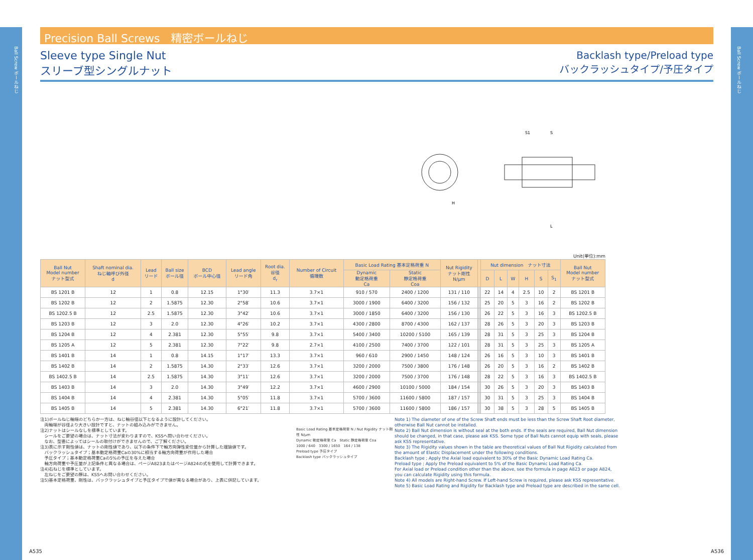Ball Screw ボールねじ
Ball Screw ボールねじ
Precision Ball Screws　精密ボールねじ
Sleeve type Single Nut
スリーブ型シングルナット
Backlash type/Preload type
バックラッシュタイプ/予圧タイプ
S1
S
L
H
Unit(単位):mm
| Ball Nut Model number ナット型式 | Shaft nominal dia. ねじ軸呼び外径 d | Lead リード | Ball size ボール径 | BCD ボール中心径 | Lead angle リード角 | Root dia. 谷径 d<sub>r</sub> | Number of Circuit 循環数 | Basic Load Rating 基本定格荷重 N | | Nut Rigidity ナット剛性 N/μm | | Nut dimension ナット寸法 | | | | | | Ball Nut Model number ナット型式 |
| --- | --- | --- | --- | --- | --- | --- | --- | --- | --- | --- | --- | --- | --- | --- | --- | --- | --- | --- |
| | | | | | | | | Dynamic 動定格荷重 Ca | Static 静定格荷重 Coa | | | D | L | W | H | S | S<sub>1</sub> | |
| BS 1201 B | 12 | 1 | 0.8 | 12.15 | 1°30′ | 11.3 | 3.7×1 | 910 / 570 | 2400 / 1200 | 131 / 110 | | 22 | 14 | 4 | 2.5 | 10 | 2 | BS 1201 B |
| BS 1202 B | 12 | 2 | 1.5875 | 12.30 | 2°58′ | 10.6 | 3.7×1 | 3000 / 1900 | 6400 / 3200 | 156 / 132 | | 25 | 20 | 5 | 3 | 16 | 2 | BS 1202 B |
| BS 1202.5 B | 12 | 2.5 | 1.5875 | 12.30 | 3°42′ | 10.6 | 3.7×1 | 3000 / 1850 | 6400 / 3200 | 156 / 130 | | 26 | 22 | 5 | 3 | 16 | 3 | BS 1202.5 B |
| BS 1203 B | 12 | 3 | 2.0 | 12.30 | 4°26′ | 10.2 | 3.7×1 | 4300 / 2800 | 8700 / 4300 | 162 / 137 | | 28 | 26 | 5 | 3 | 20 | 3 | BS 1203 B |
| BS 1204 B | 12 | 4 | 2.381 | 12.30 | 5°55′ | 9.8 | 3.7×1 | 5400 / 3400 | 10200 / 5100 | 165 / 139 | | 28 | 31 | 5 | 3 | 25 | 3 | BS 1204 B |
| BS 1205 A | 12 | 5 | 2.381 | 12.30 | 7°22′ | 9.8 | 2.7×1 | 4100 / 2500 | 7400 / 3700 | 122 / 101 | | 28 | 31 | 5 | 3 | 25 | 3 | BS 1205 A |
| BS 1401 B | 14 | 1 | 0.8 | 14.15 | 1°17′ | 13.3 | 3.7×1 | 960 / 610 | 2900 / 1450 | 148 / 124 | | 26 | 16 | 5 | 3 | 10 | 3 | BS 1401 B |
| BS 1402 B | 14 | 2 | 1.5875 | 14.30 | 2°33′ | 12.6 | 3.7×1 | 3200 / 2000 | 7500 / 3800 | 176 / 148 | | 26 | 20 | 5 | 3 | 16 | 2 | BS 1402 B |
| BS 1402.5 B | 14 | 2.5 | 1.5875 | 14.30 | 3°11′ | 12.6 | 3.7×1 | 3200 / 2000 | 7500 / 3700 | 176 / 148 | | 28 | 22 | 5 | 3 | 16 | 3 | BS 1402.5 B |
| BS 1403 B | 14 | 3 | 2.0 | 14.30 | 3°49′ | 12.2 | 3.7×1 | 4600 / 2900 | 10100 / 5000 | 184 / 154 | | 30 | 26 | 5 | 3 | 20 | 3 | BS 1403 B |
| BS 1404 B | 14 | 4 | 2.381 | 14.30 | 5°05′ | 11.8 | 3.7×1 | 5700 / 3600 | 11600 / 5800 | 187 / 157 | | 30 | 31 | 5 | 3 | 25 | 3 | BS 1404 B |
| BS 1405 B | 14 | 5 | 2.381 | 14.30 | 6°21′ | 11.8 | 3.7×1 | 5700 / 3600 | 11600 / 5800 | 186 / 157 | | 30 | 38 | 5 | 3 | 28 | 5 | BS 1405 B |
注1)ボールねじ軸端のどちらか一方は、ねじ軸谷径以下となるように設計してください。
　両軸端が谷径より大きい設計ですと、ナットの組み込みができません。
注2)ナットはシールなしを標準としています。
　シールをご要望の場合は、ナット寸法が変わりますので、KSSへ問い合わせください。
　なお、型番によってはシールの取付けができませんので、ご了解ください。
注3)表に示す剛性値は、ナットの剛性値であり、以下の条件下で軸方向弾性変位量から計算した理論値です。
　バックラッシュタイプ；基本動定格荷重Caの30%に相当する軸方向荷重が作用した場合
　予圧タイプ；基本動定格荷重Caの5%の予圧を与えた場合
　軸方向荷重や予圧量が上記条件と異なる場合は、ページA823またはページA824の式を使用して計算できます。
注4)右ねじを標準としています。
　左ねじをご要望の際は、KSSへお問い合わせください。
注5)基本定格荷重、剛性は、バックラッシュタイプと予圧タイプで値が異なる場合があり、上表に併記しています。
Basic Load Rating 基本定格荷重 N / Nut Rigidity ナット剛性 N/μm
Dynamic 動定格荷重 Ca　Static 静定格荷重 Coa
1000 / 640　3300 / 1650　164 / 138
Preload type 予圧タイプ
Backlash type バックラッシュタイプ
Note 1) The diameter of one of the Screw Shaft ends must be less than the Screw Shaft Root diameter, otherwise Ball Nut cannot be installed.
Note 2) Ball Nut dimension is without seal at the both ends. If the seals are required, Ball Nut dimension should be changed, in that case, please ask KSS. Some type of Ball Nuts cannot equip with seals, please ask KSS representative.
Note 3) The Rigidity values shown in the table are theoretical values of Ball Nut Rigidity calculated from the amount of Elastic Displacement under the following conditions.
Backlash type ; Apply the Axial load equivalent to 30% of the Basic Dynamic Load Rating Ca.
Preload type ; Apply the Preload equivalent to 5% of the Basic Dynamic Load Rating Ca.
For Axial load or Preload condition other than the above, see the formula in page A823 or page A824, you can calculate Rigidity using this formula.
Note 4) All models are Right-hand Screw. If Left-hand Screw is required, please ask KSS representative.
Note 5) Basic Load Rating and Rigidity for Backlash type and Preload type are described in the same cell.
A535 A536